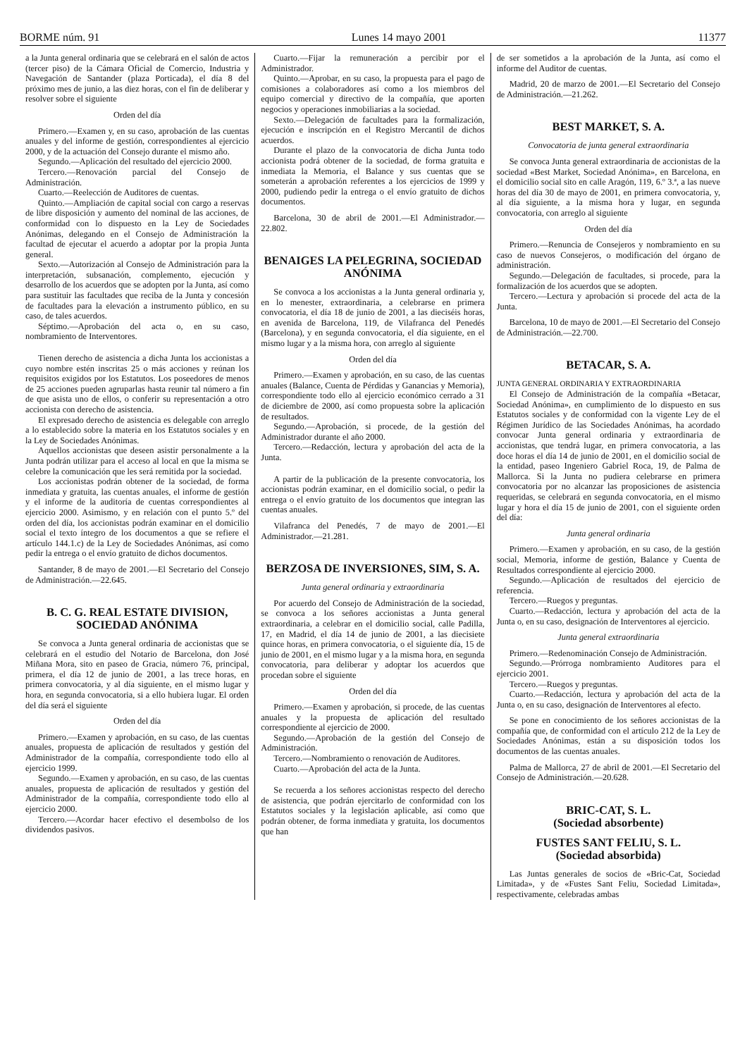BORME núm. 91 Lunes 14 mayo 2001 11377
a la Junta general ordinaria que se celebrará en el salón de actos (tercer piso) de la Cámara Oficial de Comercio, Industria y Navegación de Santander (plaza Porticada), el día 8 del próximo mes de junio, a las diez horas, con el fin de deliberar y resolver sobre el siguiente
Orden del día
Primero.—Examen y, en su caso, aprobación de las cuentas anuales y del informe de gestión, correspondientes al ejercicio 2000, y de la actuación del Consejo durante el mismo año.
Segundo.—Aplicación del resultado del ejercicio 2000.
Tercero.—Renovación parcial del Consejo de Administración.
Cuarto.—Reelección de Auditores de cuentas.
Quinto.—Ampliación de capital social con cargo a reservas de libre disposición y aumento del nominal de las acciones, de conformidad con lo dispuesto en la Ley de Sociedades Anónimas, delegando en el Consejo de Administración la facultad de ejecutar el acuerdo a adoptar por la propia Junta general.
Sexto.—Autorización al Consejo de Administración para la interpretación, subsanación, complemento, ejecución y desarrollo de los acuerdos que se adopten por la Junta, así como para sustituir las facultades que reciba de la Junta y concesión de facultades para la elevación a instrumento público, en su caso, de tales acuerdos.
Séptimo.—Aprobación del acta o, en su caso, nombramiento de Interventores.
Tienen derecho de asistencia a dicha Junta los accionistas a cuyo nombre estén inscritas 25 o más acciones y reúnan los requisitos exigidos por los Estatutos. Los poseedores de menos de 25 acciones pueden agruparlas hasta reunir tal número a fin de que asista uno de ellos, o conferir su representación a otro accionista con derecho de asistencia.
El expresado derecho de asistencia es delegable con arreglo a lo establecido sobre la materia en los Estatutos sociales y en la Ley de Sociedades Anónimas.
Aquellos accionistas que deseen asistir personalmente a la Junta podrán utilizar para el acceso al local en que la misma se celebre la comunicación que les será remitida por la sociedad.
Los accionistas podrán obtener de la sociedad, de forma inmediata y gratuita, las cuentas anuales, el informe de gestión y el informe de la auditoría de cuentas correspondientes al ejercicio 2000. Asimismo, y en relación con el punto 5.º del orden del día, los accionistas podrán examinar en el domicilio social el texto íntegro de los documentos a que se refiere el artículo 144.1.c) de la Ley de Sociedades Anónimas, así como pedir la entrega o el envío gratuito de dichos documentos.
Santander, 8 de mayo de 2001.—El Secretario del Consejo de Administración.—22.645.
B. C. G. REAL ESTATE DIVISION, SOCIEDAD ANÓNIMA
Se convoca a Junta general ordinaria de accionistas que se celebrará en el estudio del Notario de Barcelona, don José Miñana Mora, sito en paseo de Gracia, número 76, principal, primera, el día 12 de junio de 2001, a las trece horas, en primera convocatoria, y al día siguiente, en el mismo lugar y hora, en segunda convocatoria, si a ello hubiera lugar. El orden del día será el siguiente
Orden del día
Primero.—Examen y aprobación, en su caso, de las cuentas anuales, propuesta de aplicación de resultados y gestión del Administrador de la compañía, correspondiente todo ello al ejercicio 1999.
Segundo.—Examen y aprobación, en su caso, de las cuentas anuales, propuesta de aplicación de resultados y gestión del Administrador de la compañía, correspondiente todo ello al ejercicio 2000.
Tercero.—Acordar hacer efectivo el desembolso de los dividendos pasivos.
Cuarto.—Fijar la remuneración a percibir por el Administrador.
Quinto.—Aprobar, en su caso, la propuesta para el pago de comisiones a colaboradores así como a los miembros del equipo comercial y directivo de la compañía, que aporten negocios y operaciones inmobiliarias a la sociedad.
Sexto.—Delegación de facultades para la formalización, ejecución e inscripción en el Registro Mercantil de dichos acuerdos.
Durante el plazo de la convocatoria de dicha Junta todo accionista podrá obtener de la sociedad, de forma gratuita e inmediata la Memoria, el Balance y sus cuentas que se someterán a aprobación referentes a los ejercicios de 1999 y 2000, pudiendo pedir la entrega o el envío gratuito de dichos documentos.
Barcelona, 30 de abril de 2001.—El Administrador.—22.802.
BENAIGES LA PELEGRINA, SOCIEDAD ANÓNIMA
Se convoca a los accionistas a la Junta general ordinaria y, en lo menester, extraordinaria, a celebrarse en primera convocatoria, el día 18 de junio de 2001, a las dieciséis horas, en avenida de Barcelona, 119, de Vilafranca del Penedés (Barcelona), y en segunda convocatoria, el día siguiente, en el mismo lugar y a la misma hora, con arreglo al siguiente
Orden del día
Primero.—Examen y aprobación, en su caso, de las cuentas anuales (Balance, Cuenta de Pérdidas y Ganancias y Memoria), correspondiente todo ello al ejercicio económico cerrado a 31 de diciembre de 2000, así como propuesta sobre la aplicación de resultados.
Segundo.—Aprobación, si procede, de la gestión del Administrador durante el año 2000.
Tercero.—Redacción, lectura y aprobación del acta de la Junta.
A partir de la publicación de la presente convocatoria, los accionistas podrán examinar, en el domicilio social, o pedir la entrega o el envío gratuito de los documentos que integran las cuentas anuales.
Vilafranca del Penedés, 7 de mayo de 2001.—El Administrador.—21.281.
BERZOSA DE INVERSIONES, SIM, S. A.
Junta general ordinaria y extraordinaria
Por acuerdo del Consejo de Administración de la sociedad, se convoca a los señores accionistas a Junta general extraordinaria, a celebrar en el domicilio social, calle Padilla, 17, en Madrid, el día 14 de junio de 2001, a las diecisiete quince horas, en primera convocatoria, o el siguiente día, 15 de junio de 2001, en el mismo lugar y a la misma hora, en segunda convocatoria, para deliberar y adoptar los acuerdos que procedan sobre el siguiente
Orden del día
Primero.—Examen y aprobación, si procede, de las cuentas anuales y la propuesta de aplicación del resultado correspondiente al ejercicio de 2000.
Segundo.—Aprobación de la gestión del Consejo de Administración.
Tercero.—Nombramiento o renovación de Auditores.
Cuarto.—Aprobación del acta de la Junta.
Se recuerda a los señores accionistas respecto del derecho de asistencia, que podrán ejercitarlo de conformidad con los Estatutos sociales y la legislación aplicable, así como que podrán obtener, de forma inmediata y gratuita, los documentos que han
de ser sometidos a la aprobación de la Junta, así como el informe del Auditor de cuentas.
Madrid, 20 de marzo de 2001.—El Secretario del Consejo de Administración.—21.262.
BEST MARKET, S. A.
Convocatoria de junta general extraordinaria
Se convoca Junta general extraordinaria de accionistas de la sociedad «Best Market, Sociedad Anónima», en Barcelona, en el domicilio social sito en calle Aragón, 119, 6.º 3.ª, a las nueve horas del día 30 de mayo de 2001, en primera convocatoria, y, al día siguiente, a la misma hora y lugar, en segunda convocatoria, con arreglo al siguiente
Orden del día
Primero.—Renuncia de Consejeros y nombramiento en su caso de nuevos Consejeros, o modificación del órgano de administración.
Segundo.—Delegación de facultades, si procede, para la formalización de los acuerdos que se adopten.
Tercero.—Lectura y aprobación si procede del acta de la Junta.
Barcelona, 10 de mayo de 2001.—El Secretario del Consejo de Administración.—22.700.
BETACAR, S. A.
JUNTA GENERAL ORDINARIA Y EXTRAORDINARIA
El Consejo de Administración de la compañía «Betacar, Sociedad Anónima», en cumplimiento de lo dispuesto en sus Estatutos sociales y de conformidad con la vigente Ley de el Régimen Jurídico de las Sociedades Anónimas, ha acordado convocar Junta general ordinaria y extraordinaria de accionistas, que tendrá lugar, en primera convocatoria, a las doce horas el día 14 de junio de 2001, en el domicilio social de la entidad, paseo Ingeniero Gabriel Roca, 19, de Palma de Mallorca. Si la Junta no pudiera celebrarse en primera convocatoria por no alcanzar las proposiciones de asistencia requeridas, se celebrará en segunda convocatoria, en el mismo lugar y hora el día 15 de junio de 2001, con el siguiente orden del día:
Junta general ordinaria
Primero.—Examen y aprobación, en su caso, de la gestión social, Memoria, informe de gestión, Balance y Cuenta de Resultados correspondiente al ejercicio 2000.
Segundo.—Aplicación de resultados del ejercicio de referencia.
Tercero.—Ruegos y preguntas.
Cuarto.—Redacción, lectura y aprobación del acta de la Junta o, en su caso, designación de Interventores al ejercicio.
Junta general extraordinaria
Primero.—Redenominación Consejo de Administración.
Segundo.—Prórroga nombramiento Auditores para el ejercicio 2001.
Tercero.—Ruegos y preguntas.
Cuarto.—Redacción, lectura y aprobación del acta de la Junta o, en su caso, designación de Interventores al efecto.
Se pone en conocimiento de los señores accionistas de la compañía que, de conformidad con el artículo 212 de la Ley de Sociedades Anónimas, están a su disposición todos los documentos de las cuentas anuales.
Palma de Mallorca, 27 de abril de 2001.—El Secretario del Consejo de Administración.—20.628.
BRIC-CAT, S. L.
(Sociedad absorbente)
FUSTES SANT FELIU, S. L.
(Sociedad absorbida)
Las Juntas generales de socios de «Bric-Cat, Sociedad Limitada», y de «Fustes Sant Feliu, Sociedad Limitada», respectivamente, celebradas ambas